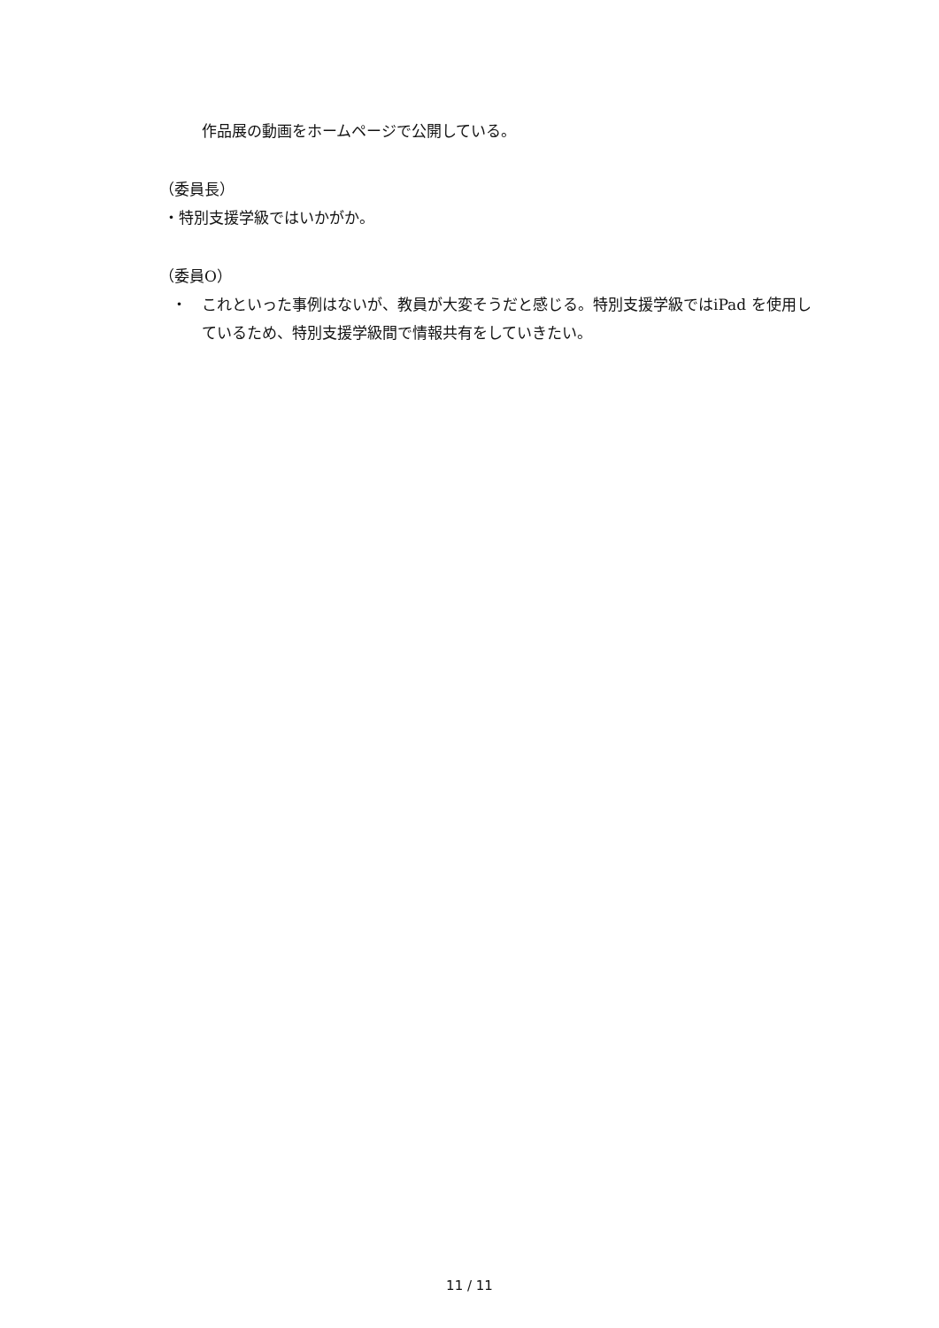作品展の動画をホームページで公開している。
（委員長）
・特別支援学級ではいかがか。
（委員O）
・ これといった事例はないが、教員が大変そうだと感じる。特別支援学級ではiPad を使用しているため、特別支援学級間で情報共有をしていきたい。
11 / 11